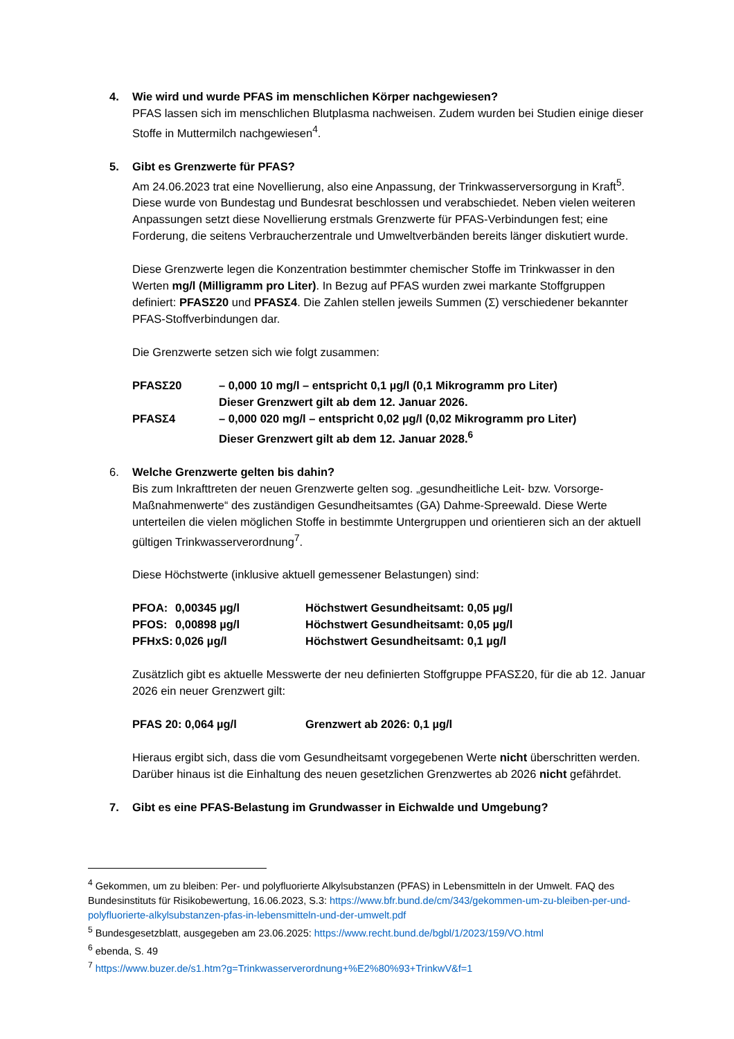4. Wie wird und wurde PFAS im menschlichen Körper nachgewiesen?
PFAS lassen sich im menschlichen Blutplasma nachweisen. Zudem wurden bei Studien einige dieser Stoffe in Muttermilch nachgewiesen<sup>4</sup>.
5. Gibt es Grenzwerte für PFAS?
Am 24.06.2023 trat eine Novellierung, also eine Anpassung, der Trinkwasserversorgung in Kraft<sup>5</sup>. Diese wurde von Bundestag und Bundesrat beschlossen und verabschiedet. Neben vielen weiteren Anpassungen setzt diese Novellierung erstmals Grenzwerte für PFAS-Verbindungen fest; eine Forderung, die seitens Verbraucherzentrale und Umweltverbänden bereits länger diskutiert wurde.
Diese Grenzwerte legen die Konzentration bestimmter chemischer Stoffe im Trinkwasser in den Werten mg/l (Milligramm pro Liter). In Bezug auf PFAS wurden zwei markante Stoffgruppen definiert: PFASΣ20 und PFASΣ4. Die Zahlen stellen jeweils Summen (Σ) verschiedener bekannter PFAS-Stoffverbindungen dar.
Die Grenzwerte setzen sich wie folgt zusammen:
| PFASΣ20 | – 0,000 10 mg/l – entspricht 0,1 µg/l (0,1 Mikrogramm pro Liter) Dieser Grenzwert gilt ab dem 12. Januar 2026. |
| PFASΣ4 | – 0,000 020 mg/l – entspricht 0,02 µg/l (0,02 Mikrogramm pro Liter) Dieser Grenzwert gilt ab dem 12. Januar 2028.<sup>6</sup> |
6. Welche Grenzwerte gelten bis dahin?
Bis zum Inkrafttreten der neuen Grenzwerte gelten sog. „gesundheitliche Leit- bzw. Vorsorge-Maßnahmenwerte“ des zuständigen Gesundheitsamtes (GA) Dahme-Spreewald. Diese Werte unterteilen die vielen möglichen Stoffe in bestimmte Untergruppen und orientieren sich an der aktuell gültigen Trinkwasserverordnung<sup>7</sup>.
Diese Höchstwerte (inklusive aktuell gemessener Belastungen) sind:
| PFOA: | 0,00345 µg/l | Höchstwert Gesundheitsamt: 0,05 µg/l |
| PFOS: | 0,00898 µg/l | Höchstwert Gesundheitsamt: 0,05 µg/l |
| PFHxS: | 0,026 µg/l | Höchstwert Gesundheitsamt: 0,1 µg/l |
Zusätzlich gibt es aktuelle Messwerte der neu definierten Stoffgruppe PFASΣ20, für die ab 12. Januar 2026 ein neuer Grenzwert gilt:
| PFAS 20: 0,064 µg/l | Grenzwert ab 2026: 0,1 µg/l |
Hieraus ergibt sich, dass die vom Gesundheitsamt vorgegebenen Werte nicht überschritten werden.
Darüber hinaus ist die Einhaltung des neuen gesetzlichen Grenzwertes ab 2026 nicht gefährdet.
7. Gibt es eine PFAS-Belastung im Grundwasser in Eichwalde und Umgebung?
<sup>4</sup> Gekommen, um zu bleiben: Per- und polyfluorierte Alkylsubstanzen (PFAS) in Lebensmitteln in der Umwelt. FAQ des Bundesinstituts für Risikobewertung, 16.06.2023, S.3: https://www.bfr.bund.de/cm/343/gekommen-um-zu-bleiben-per-und-polyfluorierte-alkylsubstanzen-pfas-in-lebensmitteln-und-der-umwelt.pdf
<sup>5</sup> Bundesgesetzblatt, ausgegeben am 23.06.2025: https://www.recht.bund.de/bgbl/1/2023/159/VO.html
<sup>6</sup> ebenda, S. 49
<sup>7</sup> https://www.buzer.de/s1.htm?g=Trinkwasserverordnung+%E2%80%93+TrinkwV&f=1